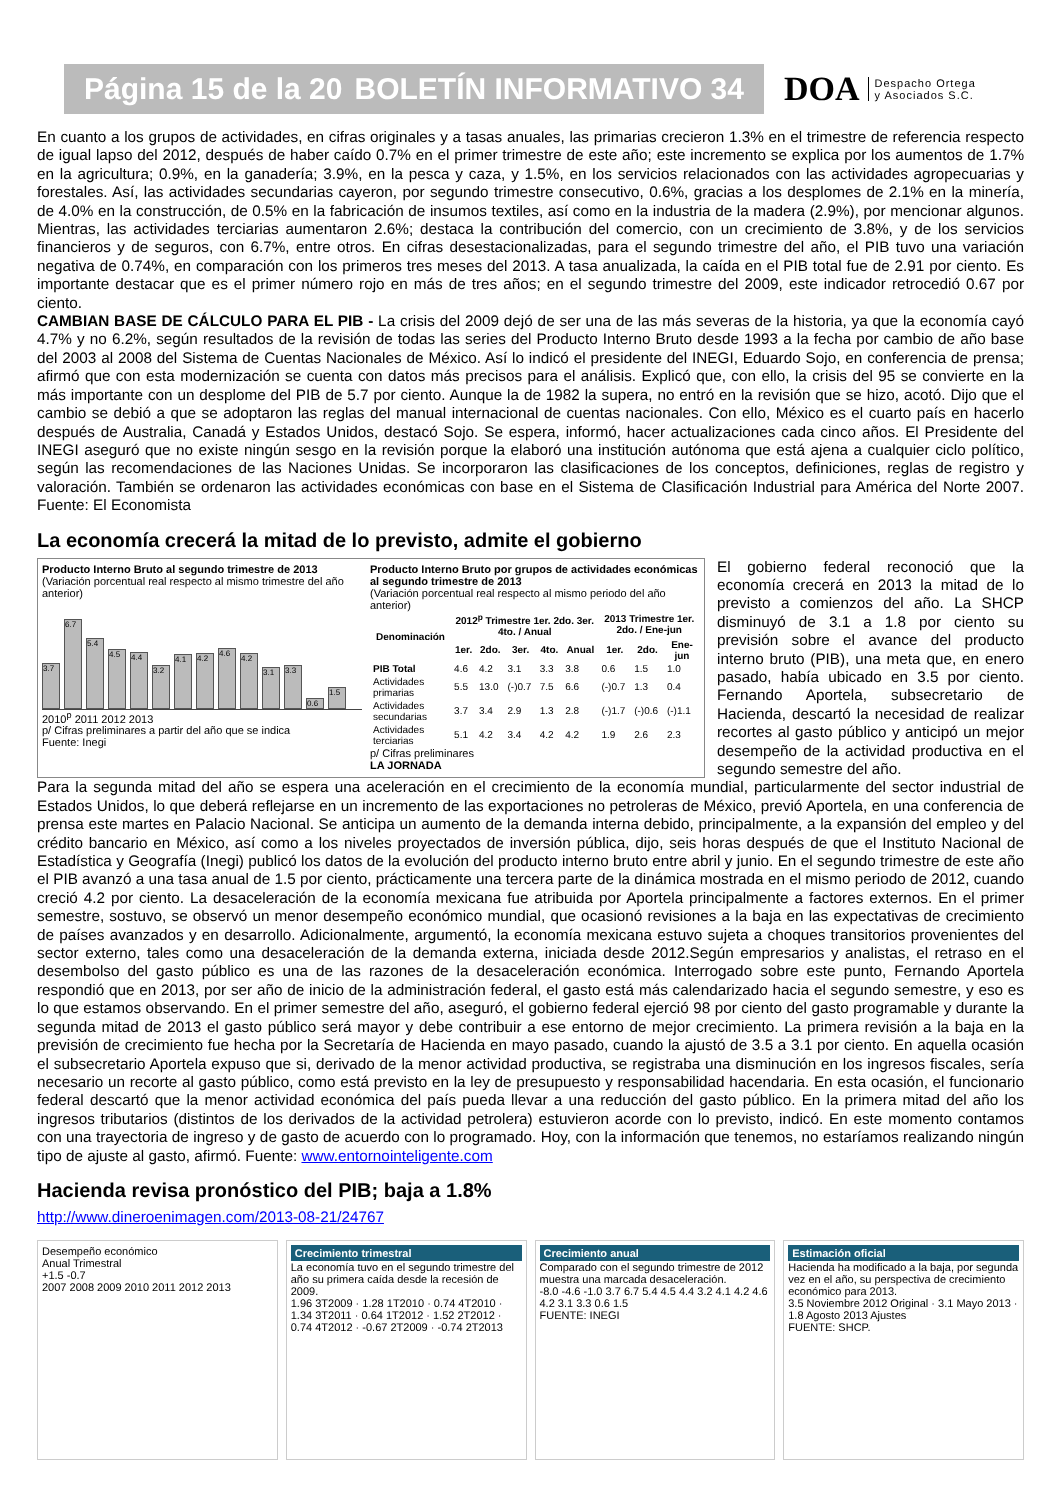Página 15 de la 20 BOLETÍN INFORMATIVO 34
DOA Despacho Ortega
y Asociados S.C.
En cuanto a los grupos de actividades, en cifras originales y a tasas anuales, las primarias crecieron 1.3% en el trimestre de referencia respecto de igual lapso del 2012, después de haber caído 0.7% en el primer trimestre de este año; este incremento se explica por los aumentos de 1.7% en la agricultura; 0.9%, en la ganadería; 3.9%, en la pesca y caza, y 1.5%, en los servicios relacionados con las actividades agropecuarias y forestales. Así, las actividades secundarias cayeron, por segundo trimestre consecutivo, 0.6%, gracias a los desplomes de 2.1% en la minería, de 4.0% en la construcción, de 0.5% en la fabricación de insumos textiles, así como en la industria de la madera (2.9%), por mencionar algunos. Mientras, las actividades terciarias aumentaron 2.6%; destaca la contribución del comercio, con un crecimiento de 3.8%, y de los servicios financieros y de seguros, con 6.7%, entre otros. En cifras desestacionalizadas, para el segundo trimestre del año, el PIB tuvo una variación negativa de 0.74%, en comparación con los primeros tres meses del 2013. A tasa anualizada, la caída en el PIB total fue de 2.91 por ciento. Es importante destacar que es el primer número rojo en más de tres años; en el segundo trimestre del 2009, este indicador retrocedió 0.67 por ciento.
CAMBIAN BASE DE CÁLCULO PARA EL PIB - La crisis del 2009 dejó de ser una de las más severas de la historia, ya que la economía cayó 4.7% y no 6.2%, según resultados de la revisión de todas las series del Producto Interno Bruto desde 1993 a la fecha por cambio de año base del 2003 al 2008 del Sistema de Cuentas Nacionales de México. Así lo indicó el presidente del INEGI, Eduardo Sojo, en conferencia de prensa; afirmó que con esta modernización se cuenta con datos más precisos para el análisis. Explicó que, con ello, la crisis del 95 se convierte en la más importante con un desplome del PIB de 5.7 por ciento. Aunque la de 1982 la supera, no entró en la revisión que se hizo, acotó. Dijo que el cambio se debió a que se adoptaron las reglas del manual internacional de cuentas nacionales. Con ello, México es el cuarto país en hacerlo después de Australia, Canadá y Estados Unidos, destacó Sojo. Se espera, informó, hacer actualizaciones cada cinco años. El Presidente del INEGI aseguró que no existe ningún sesgo en la revisión porque la elaboró una institución autónoma que está ajena a cualquier ciclo político, según las recomendaciones de las Naciones Unidas. Se incorporaron las clasificaciones de los conceptos, definiciones, reglas de registro y valoración. También se ordenaron las actividades económicas con base en el Sistema de Clasificación Industrial para América del Norte 2007. Fuente: El Economista
La economía crecerá la mitad de lo previsto, admite el gobierno
Producto Interno Bruto al segundo trimestre de 2013
(Variación porcentual real respecto al mismo trimestre del año anterior)
3.7
6.7
5.4
4.5
4.4
3.2
4.1
4.2
4.6
4.2
3.1
3.3
0.6
1.5
2010<sup>p</sup> 2011 2012 2013
p/ Cifras preliminares a partir del año que se indica
Fuente: Inegi
Producto Interno Bruto por grupos de actividades económicas al segundo trimestre de 2013
(Variación porcentual real respecto al mismo periodo del año anterior)
| Denominación | 2012<sup>p</sup> Trimestre 1er. 2do. 3er. 4to. / Anual | | | | | 2013 Trimestre 1er. 2do. / Ene-jun | | |
| --- | --- | --- | --- | --- | --- | --- | --- | --- |
| | 1er. | 2do. | 3er. | 4to. | Anual | 1er. | 2do. | Ene-jun |
| PIB Total | 4.6 | 4.2 | 3.1 | 3.3 | 3.8 | 0.6 | 1.5 | 1.0 |
| Actividades primarias | 5.5 | 13.0 | (-)0.7 | 7.5 | 6.6 | (-)0.7 | 1.3 | 0.4 |
| Actividades secundarias | 3.7 | 3.4 | 2.9 | 1.3 | 2.8 | (-)1.7 | (-)0.6 | (-)1.1 |
| Actividades terciarias | 5.1 | 4.2 | 3.4 | 4.2 | 4.2 | 1.9 | 2.6 | 2.3 |
p/ Cifras preliminares
LA JORNADA
El gobierno federal reconoció que la economía crecerá en 2013 la mitad de lo previsto a comienzos del año. La SHCP disminuyó de 3.1 a 1.8 por ciento su previsión sobre el avance del producto interno bruto (PIB), una meta que, en enero pasado, había ubicado en 3.5 por ciento. Fernando Aportela, subsecretario de Hacienda, descartó la necesidad de realizar recortes al gasto público y anticipó un mejor desempeño de la actividad productiva en el segundo semestre del año.
Para la segunda mitad del año se espera una aceleración en el crecimiento de la economía mundial, particularmente del sector industrial de Estados Unidos, lo que deberá reflejarse en un incremento de las exportaciones no petroleras de México, previó Aportela, en una conferencia de prensa este martes en Palacio Nacional. Se anticipa un aumento de la demanda interna debido, principalmente, a la expansión del empleo y del crédito bancario en México, así como a los niveles proyectados de inversión pública, dijo, seis horas después de que el Instituto Nacional de Estadística y Geografía (Inegi) publicó los datos de la evolución del producto interno bruto entre abril y junio. En el segundo trimestre de este año el PIB avanzó a una tasa anual de 1.5 por ciento, prácticamente una tercera parte de la dinámica mostrada en el mismo periodo de 2012, cuando creció 4.2 por ciento. La desaceleración de la economía mexicana fue atribuida por Aportela principalmente a factores externos. En el primer semestre, sostuvo, se observó un menor desempeño económico mundial, que ocasionó revisiones a la baja en las expectativas de crecimiento de países avanzados y en desarrollo. Adicionalmente, argumentó, la economía mexicana estuvo sujeta a choques transitorios provenientes del sector externo, tales como una desaceleración de la demanda externa, iniciada desde 2012.Según empresarios y analistas, el retraso en el desembolso del gasto público es una de las razones de la desaceleración económica. Interrogado sobre este punto, Fernando Aportela respondió que en 2013, por ser año de inicio de la administración federal, el gasto está más calendarizado hacia el segundo semestre, y eso es lo que estamos observando. En el primer semestre del año, aseguró, el gobierno federal ejerció 98 por ciento del gasto programable y durante la segunda mitad de 2013 el gasto público será mayor y debe contribuir a ese entorno de mejor crecimiento. La primera revisión a la baja en la previsión de crecimiento fue hecha por la Secretaría de Hacienda en mayo pasado, cuando la ajustó de 3.5 a 3.1 por ciento. En aquella ocasión el subsecretario Aportela expuso que si, derivado de la menor actividad productiva, se registraba una disminución en los ingresos fiscales, sería necesario un recorte al gasto público, como está previsto en la ley de presupuesto y responsabilidad hacendaria. En esta ocasión, el funcionario federal descartó que la menor actividad económica del país pueda llevar a una reducción del gasto público. En la primera mitad del año los ingresos tributarios (distintos de los derivados de la actividad petrolera) estuvieron acorde con lo previsto, indicó. En este momento contamos con una trayectoria de ingreso y de gasto de acuerdo con lo programado. Hoy, con la información que tenemos, no estaríamos realizando ningún tipo de ajuste al gasto, afirmó. Fuente: www.entornointeligente.com
Hacienda revisa pronóstico del PIB; baja a 1.8%
http://www.dineroenimagen.com/2013-08-21/24767
Desempeño económico
Anual Trimestral
+1.5 -0.7
2007 2008 2009 2010 2011 2012 2013
Crecimiento trimestral
La economía tuvo en el segundo trimestre del año su primera caída desde la recesión de 2009.
1.96 3T2009 · 1.28 1T2010 · 0.74 4T2010 · 1.34 3T2011 · 0.64 1T2012 · 1.52 2T2012 · 0.74 4T2012 · -0.67 2T2009 · -0.74 2T2013
Crecimiento anual
Comparado con el segundo trimestre de 2012 muestra una marcada desaceleración.
-8.0 -4.6 -1.0 3.7 6.7 5.4 4.5 4.4 3.2 4.1 4.2 4.6 4.2 3.1 3.3 0.6 1.5
FUENTE: INEGI
Estimación oficial
Hacienda ha modificado a la baja, por segunda vez en el año, su perspectiva de crecimiento económico para 2013.
3.5 Noviembre 2012 Original · 3.1 Mayo 2013 · 1.8 Agosto 2013 Ajustes
FUENTE: SHCP.